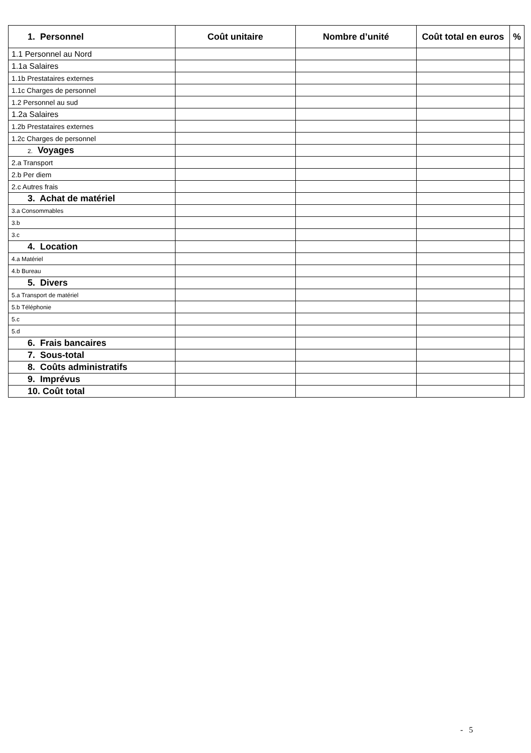| 1. Personnel | Coût unitaire | Nombre d’unité | Coût total en euros | % |
| --- | --- | --- | --- | --- |
| 1.1 Personnel au Nord | | | | |
| 1.1a Salaires | | | | |
| 1.1b Prestataires externes | | | | |
| 1.1c Charges de personnel | | | | |
| 1.2 Personnel au sud | | | | |
| 1.2a Salaires | | | | |
| 1.2b Prestataires externes | | | | |
| 1.2c Charges de personnel | | | | |
| 2. Voyages | | | | |
| 2.a Transport | | | | |
| 2.b Per diem | | | | |
| 2.c Autres frais | | | | |
| 3. Achat de matériel | | | | |
| 3.a Consommables | | | | |
| 3.b | | | | |
| 3.c | | | | |
| 4. Location | | | | |
| 4.a Matériel | | | | |
| 4.b Bureau | | | | |
| 5. Divers | | | | |
| 5.a Transport de matériel | | | | |
| 5.b Téléphonie | | | | |
| 5.c | | | | |
| 5.d | | | | |
| 6. Frais bancaires | | | | |
| 7. Sous-total | | | | |
| 8. Coûts administratifs | | | | |
| 9. Imprévus | | | | |
| 10. Coût total | | | | |
- 5